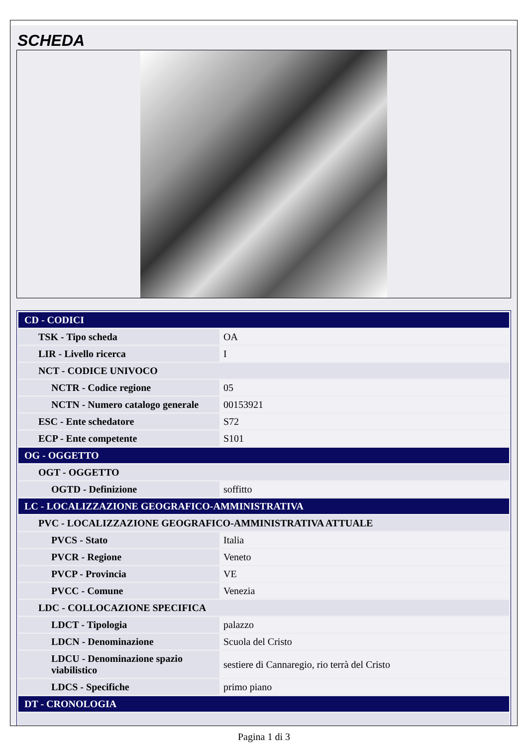SCHEDA
| CD - CODICI | |
| TSK - Tipo scheda | OA |
| LIR - Livello ricerca | I |
| NCT - CODICE UNIVOCO | |
| NCTR - Codice regione | 05 |
| NCTN - Numero catalogo generale | 00153921 |
| ESC - Ente schedatore | S72 |
| ECP - Ente competente | S101 |
| OG - OGGETTO | |
| OGT - OGGETTO | |
| OGTD - Definizione | soffitto |
| LC - LOCALIZZAZIONE GEOGRAFICO-AMMINISTRATIVA | |
| PVC - LOCALIZZAZIONE GEOGRAFICO-AMMINISTRATIVA ATTUALE | |
| PVCS - Stato | Italia |
| PVCR - Regione | Veneto |
| PVCP - Provincia | VE |
| PVCC - Comune | Venezia |
| LDC - COLLOCAZIONE SPECIFICA | |
| LDCT - Tipologia | palazzo |
| LDCN - Denominazione | Scuola del Cristo |
| LDCU - Denominazione spazio viabilistico | sestiere di Cannaregio, rio terrà del Cristo |
| LDCS - Specifiche | primo piano |
| DT - CRONOLOGIA | |
Pagina 1 di 3